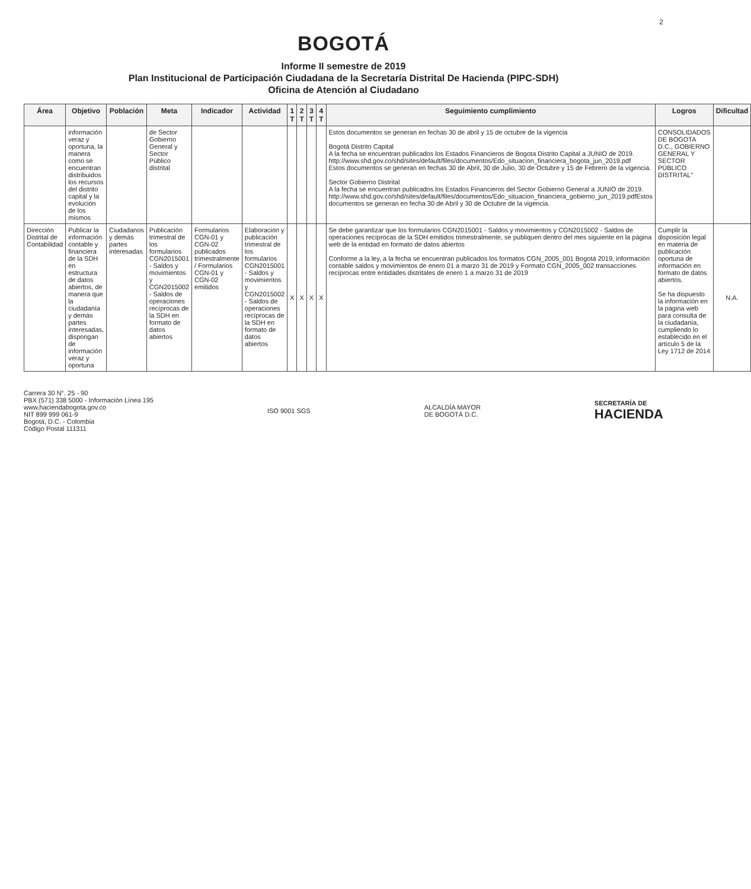2
BOGOTÁ
Informe II semestre de 2019
Plan Institucional de Participación Ciudadana de la Secretaría Distrital De Hacienda (PIPC-SDH)
Oficina de Atención al Ciudadano
| Área | Objetivo | Población | Meta | Indicador | Actividad | 1 T | 2 T | 3 T | 4 T | Seguimiento cumplimiento | Logros | Dificultad |
| --- | --- | --- | --- | --- | --- | --- | --- | --- | --- | --- | --- | --- |
| | información veraz y oportuna, la manera como se encuentran distribuidos los recursos del distrito capital y la evolución de los mismos | | de Sector Gobierno General y Sector Público distrital | | | | | | | Estos documentos se generan en fechas 30 de abril y 15 de octubre de la vigencia Bogotá Distrito Capital A la fecha se encuentran publicados los Estados Financieros de Bogota Distrito Capital a JUNIO de 2019. http://www.shd.gov.co/shd/sites/default/files/documentos/Edo_situacion_financiera_bogota_jun_2019.pdf Estos documentos se generan en fechas 30 de Abril, 30 de Julio, 30 de Octubre y 15 de Febrero de la vigencia. Sector Gobierno Distrital A la fecha se encuentran publicados los Estados Financieros del Sector Gobierno General a JUNIO de 2019. http://www.shd.gov.co/shd/sites/default/files/documentos/Edo_situacion_financiera_gobierno_jun_2019.pdfEstos documentos se generan en fecha 30 de Abril y 30 de Octubre de la vigencia. | CONSOLIDADOS DE BOGOTA D.C., GOBIERNO GENERAL Y SECTOR PÚBLICO DISTRITAL" | |
| Dirección Distrital de Contabilidad | Publicar la información contable y financiera de la SDH en estructura de datos abiertos, de manera que la ciudadanía y demás partes interesadas, dispongan de información veraz y oportuna | Ciudadanos y demás partes interesadas | Publicación trimestral de los formularios CGN2015001 - Saldos y movimientos y CGN2015002 - Saldos de operaciones recíprocas de la SDH en formato de datos abiertos | Formularios CGN-01 y CGN-02 publicados trimestralmente / Formularios CGN-01 y CGN-02 emitidos | Elaboración y publicación trimestral de los formularios CGN2015001 - Saldos y movimientos y CGN2015002 - Saldos de operaciones recíprocas de la SDH en formato de datos abiertos | X | X | X | X | Se debe garantizar que los formularios CGN2015001 - Saldos y movimientos y CGN2015002 - Saldos de operaciones recíprocas de la SDH emitidos trimestralmente, se publiquen dentro del mes siguiente en la página web de la entidad en formato de datos abiertos Conforme a la ley, a la fecha se encuentran publicados los formatos CGN_2005_001 Bogotá 2019, información contable saldos y movimientos de enero 01 a marzo 31 de 2019 y Formato CGN_2005_002 transacciones recíprocas entre entidades distritales de enero 1 a marzo 31 de 2019 | Cumplir la disposición legal en materia de publicación oportuna de información en formato de datos abiertos. Se ha dispuesto la información en la página web para consulta de la ciudadanía, cumpliendo lo establecido en el artículo 5 de la Ley 1712 de 2014 | N.A. |
Carrera 30 N°. 25 - 90
PBX (571) 338 5000 - Información Línea 195
www.haciendabogota.gov.co
NIT 899 999 061-9
Bogotá, D.C. - Colombia
Código Postal 111311
ISO 9001 SGS
ALCALDÍA MAYOR
DE BOGOTÁ D.C.
SECRETARÍA DE
HACIENDA